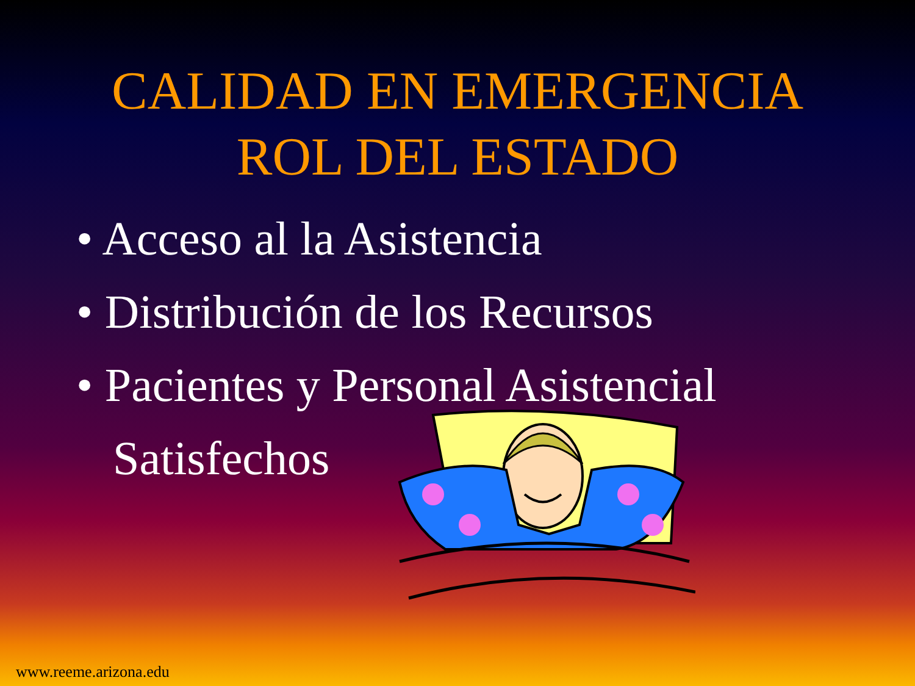CALIDAD EN EMERGENCIA
ROL DEL ESTADO
• Acceso al la Asistencia
• Distribución de los Recursos
• Pacientes y Personal Asistencial Satisfechos
www.reeme.arizona.edu